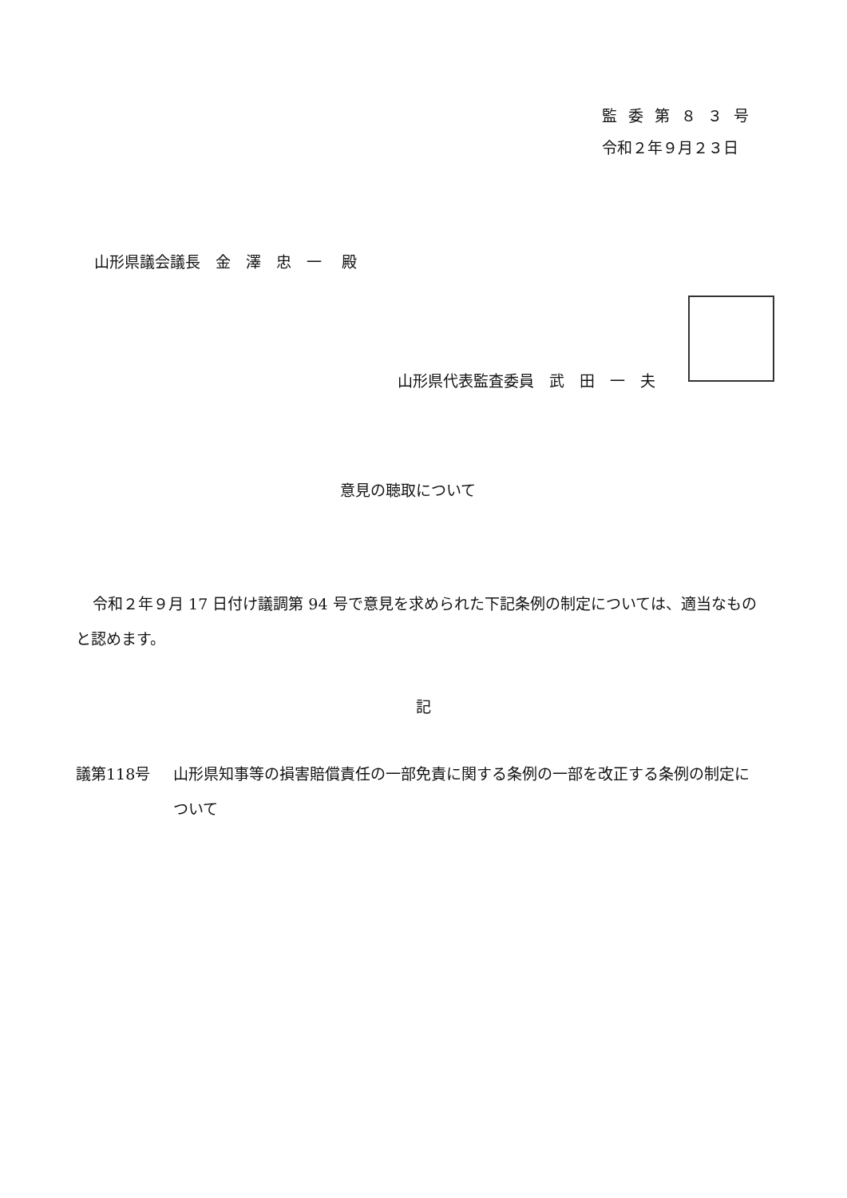監委第８３号
令和２年９月２３日
山形県議会議長　金　澤　忠　一　 殿
山形県代表監査委員　武　田　一　夫
意見の聴取について
令和２年９月 17 日付け議調第 94 号で意見を求められた下記条例の制定については、適当なものと認めます。
記
議第118号 山形県知事等の損害賠償責任の一部免責に関する条例の一部を改正する条例の制定について